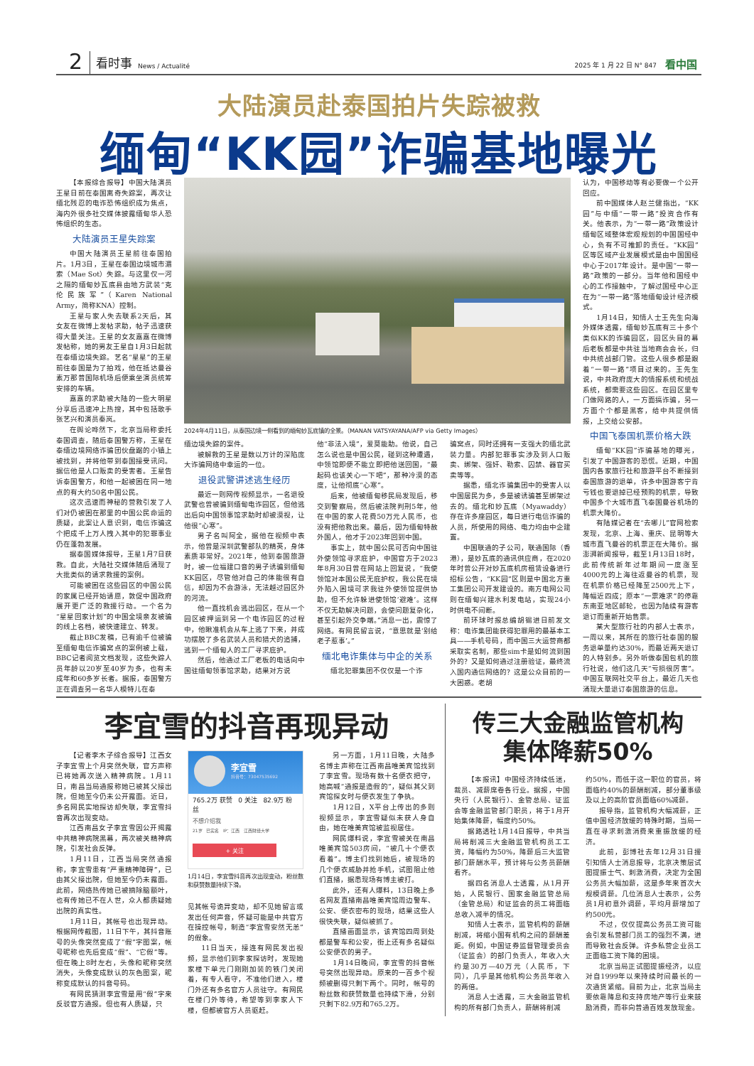2 看时事 News / Actualité 2025 年 1 月 22 日 N° 847 看中国
大陆演员赴泰国拍片失踪被救
缅甸“KK园”诈骗基地曝光
【本报综合报导】中国大陆演员王星日前在泰国离奇失踪案，再次让缅北残忍的电诈恐怖组织成为焦点，海内外很多社交媒体披露缅甸华人恐怖组织的生态。
大陆演员王星失踪案
中国大陆演员王星前往泰国拍片。1月3日，王星在泰国边境城市湄索（Mae Sot）失踪。与这里仅一河之隔的缅甸妙瓦底县由地方武装“克伦民族军”（Karen National Army，简称KNA）控制。
王星与家人失去联系2天后，其女友在微博上发帖求助，帖子迅速获得大量关注。王星的女友嘉嘉在微博发帖称，她的男友王星自1月3日起就在泰缅边境失踪。艺名“星星”的王星前往泰国是为了拍戏，他在抵达曼谷素万那普国际机场后便乘坐演员统筹安排的车辆。
嘉嘉的求助被大陆的一些大明星分享后迅速冲上热搜，其中包括歌手张艺兴和演员秦岚。
在舆论哗然下，北京当局称委托泰国调查，随后泰国警方称，王星在泰缅边境网络诈骗团伙盘踞的小镇上被找到，并将他带到泰国接受讯问。据信他是人口贩卖的受害者。王星告诉泰国警方，和他一起被困在同一地点的有大约50名中国公民。
这次迅速而神秘的营救引发了人们对仍被困在那里的中国公民命运的质疑，此案让人意识到，电信诈骗这个把成千上万人拽入其中的犯罪事业仍在蓬勃发展。
据泰国媒体报导，王星1月7日获救。自此，大陆社交媒体随后涌现了大批类似的请求救援的案例。
可能被困在这些园区的中国公民的家属已经开始请愿，敦促中国政府展开更广泛的救援行动。一个名为“星星回家计划”的中国全境亲友被骗的线上名档，被快速建立、转发。
截止BBC发稿，已有逾千位被骗至缅甸电信诈骗窝点的案例被上载，BBC记者阅览文档发现，这些失踪人员年龄以20岁至40岁为多，也有未成年和60多岁长者。据报，泰国警方正在调查另一名华人模特儿在泰
2024年4月11日，从泰国边境一侧看到的缅甸妙瓦底镇的全景。（MANAN VATSYAYANA/AFP via Getty Images）
缅边境失踪的案件。
被解救的王星是数以万计的深陷庞大诈骗网络中幸运的一位。
退役武警讲述逃生经历
最近一则网传视频显示，一名退役武警也曾被骗到缅甸电诈园区，但他逃出后向中国领事馆求助时却被漠视，让他很“心寒”。
男子名叫阿全，据他在视频中表示，他曾是深圳武警部队的精英，身体素质非常好。2021年，他到泰国旅游时，被一位福建口音的男子诱骗到缅甸KK园区，尽管他对自己的体能很有自信，却因为不会游泳，无法越过园区外的河流。
他一直找机会逃出园区，在从一个园区被押运到另一个电诈园区的过程中，他瞅准机会从车上逃了下来，并成功摆脱了多名武装人员和猎犬的追捕，逃到一个缅甸人的工厂寻求庇护。
然后，他通过工厂老板的电话向中国驻缅甸领事馆求助，结果对方说
他“非法入境”，爱莫能助。他说，自己怎么说也是中国公民，碰到这种遭遇，中领馆即便不能立即把他送回国，“最起码也该关心一下吧”，那种冷漠的态度，让他彻底“心寒”。
后来，他被缅甸移民局发现后，移交到警察局，然后被法院判刑5年，他在中国的家人花费50万元人民币，也没有把他救出来。最后，因为缅甸特赦外国人，他才于2023年回到中国。
事实上，就中国公民可否向中国驻外使领馆寻求庇护，中国官方于2023年8月30日曾在网站上回复说，“我使领馆对本国公民无庇护权，我公民在境外陷入困境可求我驻外使领馆提供协助，但不允许躲进使领馆‘避难’。这样不仅无助解决问题，会使问题复杂化，甚至引起外交争端。”消息一出，震惊了网络。有网民留言说，“意思就是‘别给老子惹事’。”
缅北电诈集体与中企的关系
缅北犯罪集团不仅仅是一个诈
骗窝点，同时还拥有一支强大的缅北武装力量。内部犯罪事实涉及到人口贩卖、绑架、强奸、勒索、囚禁、器官买卖等等。
据悉，缅北诈骗集团中的受害人以中国居民为多，多是被诱骗甚至绑架过去的。缅北和妙瓦底（Myawaddy）存在许多座园区，每日进行电信诈骗的人员，所使用的网络、电力均由中企建置。
中国联通的子公司，联通国际（香港），是妙瓦底的通讯供应商，在2020年时曾公开对妙瓦底机房租赁设备进行招标公告，“KK园”区则是中国北方重工集团公司开发建设的。南方电网公司则在缅甸兴建水利发电站，实现24小时供电不间断。
前环球时报总编胡锡进日前发文称：电诈集团能获得犯罪用的最基本工具——手机号码，而中国三大运营商都采取实名制，那些sim卡是如何流到国外的？又是如何通过注册验证，最终流入国内通信网络的？这是公众目前的一大困惑。老胡
认为，中国移动等有必要做一个公开回应。
前中国媒体人赵兰健指出，“KK园”与中缅“一带一路”投资合作有关。他表示，为“一带一路”政策设计缅甸区域整体宏观规划的中国国经中心，负有不可推卸的责任。“KK园”区等区域产业发展模式是由中国国经中心于2017年设计。是中国“一带一路”政策的一部分。当年他和国经中心的工作接触中，了解过国经中心正在为“一带一路”落地缅甸设计经济模式。
1月14日，知情人士王先生向海外媒体透露，缅甸妙瓦底有三十多个类似KK的诈骗园区，园区头目的幕后老板都是中共驻当地商会会长，归中共统战部门管。这些人很多都是跟着“一带一路”项目过来的。王先生说，中共政府庞大的情报系统和统战系统，都需要这些园区。在园区里专门做网路的人，一方面搞诈骗，另一方面个个都是黑客，给中共提供情报，上交给公安部。
中国飞泰国机票价格大跌
缅甸“KK园”诈骗基地的曝光，引发了中国游客的恐慌。近期，中国国内各家旅行社和旅游平台不断接到泰国旅游的退单，许多中国游客宁肯亏钱也要退掉已经预购的机票，导致中国多个大城市直飞泰国曼谷机场的机票大降价。
有陆媒记者在“去哪儿”官网检索发现，北京、上海、重庆、昆明等大城市直飞曼谷的机票正在大降价。据澎湃新闻报导，截至1月13日18时，此前传统新年过年期间一度涨至4000元的上海往返曼谷的机票，现在机票价格已经降至2500元上下，降幅近四成；原本“一票难求”的停靠东南亚地区邮轮，也因为陆续有游客退订而重新开始售票。
某大型旅行社的内部人士表示，一周以来，其所在的旅行社泰国的服务退单量约达30%，而最近两天退订的人特别多。另外听做泰国包机的旅行社说，他们这几天“亏损很厉害”。中国互联网社交平台上，最近几天也涌现大量退订泰国旅游的信息。
李宜雪的抖音再现异动
【记者李木子综合报导】江西女子李宜雪上个月突然失联，官方声称已将她再次送入精神病院。1月11日，南昌当局通报称她已被其父接出院，但她至今仍未公开露面。近日，多名网民实地探访却失联，李宜雪抖音再次出现变动。
江西南昌女子李宜雪因公开揭露中共精神病院黑幕，两次被关精神病院，引发社会反弹。
1月11日，江西当局突然通报称，李宜雪患有“严重精神障碍”，已由其父接出院，但她至今仍未露面。此前，网络热传她已被摘除脑额叶，也有传她已不在人世，众人都质疑她出院的真实性。
1月11日，其帐号也出现异动。根据网传截图，11日下午，其抖音账号的头像突然变成了“假”字图案，帐号昵称也先后变成“假”、“它假”等。但在晚上8时左右，头像和昵称突然消失，头像变成默认的灰色图案，昵称变成默认的抖音号码。
有网民猜测李宜雪是用“假”字来反驳官方通报。但也有人质疑，只
李宜雪
抖音号：73047535692
765.2万 获赞 0 关注 82.9万 粉丝
不想介绍我
21岁 已实名 IP：江西 江西财经大学
+ 关注
1月14日，李宜雪抖音再次出现变动，粉丝数和获赞数量持续下滑。
见其帐号诡异变动，却不见她留言或发出任何声音，怀疑可能是中共官方在操控帐号，制造“李宜雪安然无恙”的假象。
11日当天，接连有网民发出视频，显示他们到李家探访时，发现她家楼下单元门刚刚加装的铁门关闭着，有专人看守，不准他们进入，楼门外还有多名官方人员驻守。有网民在楼门外等待，希望等到李家人下楼，但都被官方人员驱赶。
另一方面，1月11日晚，大陆多名博主声称在江西南昌唯美宾馆找到了李宜雪。现场有数十名便衣把守，她高喊“通报是造假的”，疑似其父到宾馆探女时与便衣发生了争执。
1月12日，X平台上传出的多则视频显示，李宜雪疑似未获人身自由，她在唯美宾馆被监视居住。
网民爆料说，李宜雪被关在南昌唯美宾馆503房间，“被几十个便衣看着”。博主们找到她后，被现场的几个便衣威胁并抢手机，试图阻止他们直播，据悉现场有博主被打。
此外，还有人爆料，13日晚上多名网友直播南昌唯美宾馆周边警车、公安、便衣密布的现场，结果这些人很快失联，疑似被抓了。
直播画面显示，该宾馆四周到处都是警车和公安，街上还有多名疑似公安便衣的男子。
1月14日晚间，李宜雪的抖音帐号突然出现异动。原来的一百多个视频被删得只剩下两个。同时，帐号的粉丝数和获赞数量也持续下滑，分别只剩下82.9万和765.2万。
传三大金融监管机构
集体降薪50%
【本报讯】中国经济持续低迷，裁员、减薪席卷各行业。据报，中国央行（人民银行）、金管总局、证监会等金融监管部门职员，将于1月开始集体降薪，幅度约50%。
据路透社1月14日报导，中共当局将削减三大金融监管机构员工工资，降幅约为50%，降薪后三大监管部门薪酬水平，预计将与公务员薪酬看齐。
据四名消息人士透露，从1月开始，人民银行、国家金融监管总局（金管总局）和证监会的员工将面临总收入减半的情况。
知情人士表示，监管机构的薪酬削减，将缩小国有机构之间的薪酬差距。例如，中国证券监督管理委员会（证监会）的部门负责人，年收入大约是30万—40万元（人民币，下同），几乎是其他机构公务员年收入的两倍。
消息人士透露，三大金融监管机构的所有部门负责人，薪酬将削减
约50%，而低于这一职位的官员，将面临约40%的薪酬削减，部分董事级及以上的高阶官员面临60%减薪。
报导指，监管机构大幅减薪，正值中国经济放缓的特殊时期，当局一直在寻求刺激消费来重振放缓的经济。
此前，彭博社去年12月31日援引知情人士消息报导，北京决策层试图提振士气、刺激消费，决定为全国公务员大幅加薪，这是多年来首次大规模调薪。几位消息人士表示，公务员1月初意外调薪，平均月薪增加了约500元。
不过，仅仅提高公务员工资可能会引发私营部门员工的强烈不满，进而导致社会反弹。许多私营企业员工正面临工资下降的困境。
北京当局正试图提振经济，以应对自1999年以来持续时间最长的一次通货紧缩。目前为止，北京当局主要依靠降息和支持房地产等行业来鼓励消费，而非向普通百姓发放现金。